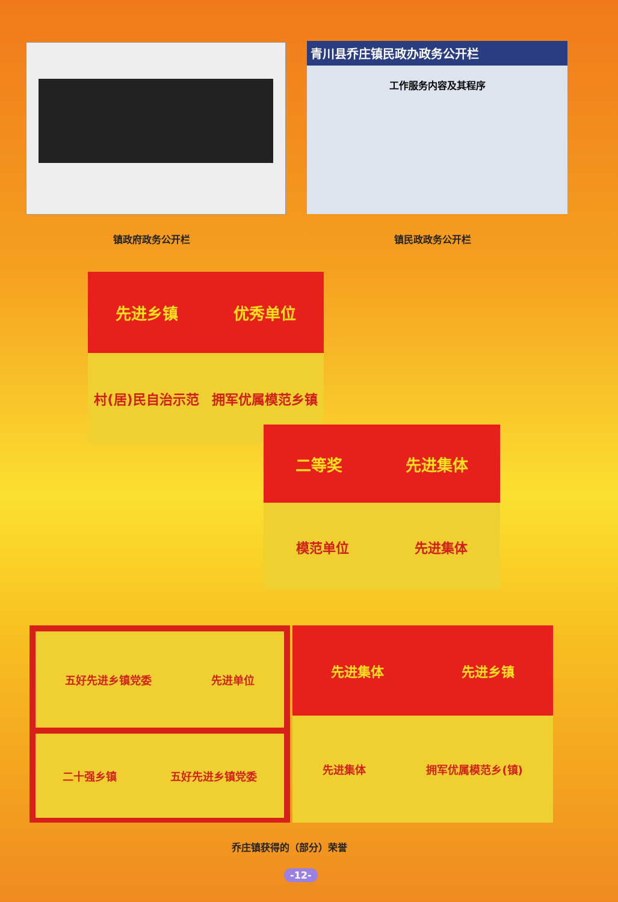青川县乔庄镇民政办政务公开栏
工作服务内容及其程序
镇政府政务公开栏 镇民政政务公开栏
先进乡镇 优秀单位
村(居)民自治示范 拥军优属模范乡镇
二等奖 先进集体
模范单位 先进集体
五好先进乡镇党委 先进单位
二十强乡镇 五好先进乡镇党委
先进集体 先进乡镇
先进集体 拥军优属模范乡(镇)
乔庄镇获得的（部分）荣誉
-12-